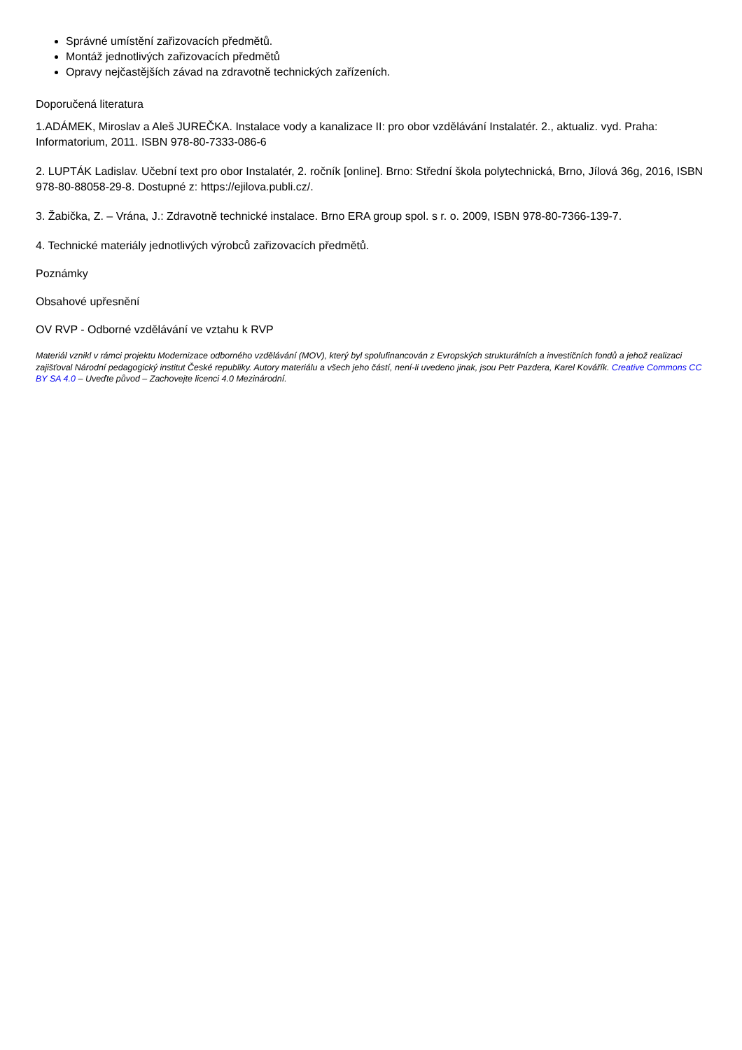Správné umístění zařizovacích předmětů.
Montáž jednotlivých zařizovacích předmětů
Opravy nejčastějších závad na zdravotně technických zařízeních.
Doporučená literatura
1.ADÁMEK, Miroslav a Aleš JUREČKA. Instalace vody a kanalizace II: pro obor vzdělávání Instalatér. 2., aktualiz. vyd. Praha: Informatorium, 2011. ISBN 978-80-7333-086-6
2. LUPTÁK Ladislav. Učební text pro obor Instalatér, 2. ročník [online]. Brno: Střední škola polytechnická, Brno, Jílová 36g, 2016, ISBN 978-80-88058-29-8. Dostupné z: https://ejilova.publi.cz/.
3. Žabička, Z. – Vrána, J.: Zdravotně technické instalace. Brno ERA group spol. s r. o. 2009, ISBN 978-80-7366-139-7.
4. Technické materiály jednotlivých výrobců zařizovacích předmětů.
Poznámky
Obsahové upřesnění
OV RVP - Odborné vzdělávání ve vztahu k RVP
Materiál vznikl v rámci projektu Modernizace odborného vzdělávání (MOV), který byl spolufinancován z Evropských strukturálních a investičních fondů a jehož realizaci zajišťoval Národní pedagogický institut České republiky. Autory materiálu a všech jeho částí, není-li uvedeno jinak, jsou Petr Pazdera, Karel Kovářík. Creative Commons CC BY SA 4.0 – Uveďte původ – Zachovejte licenci 4.0 Mezinárodní.